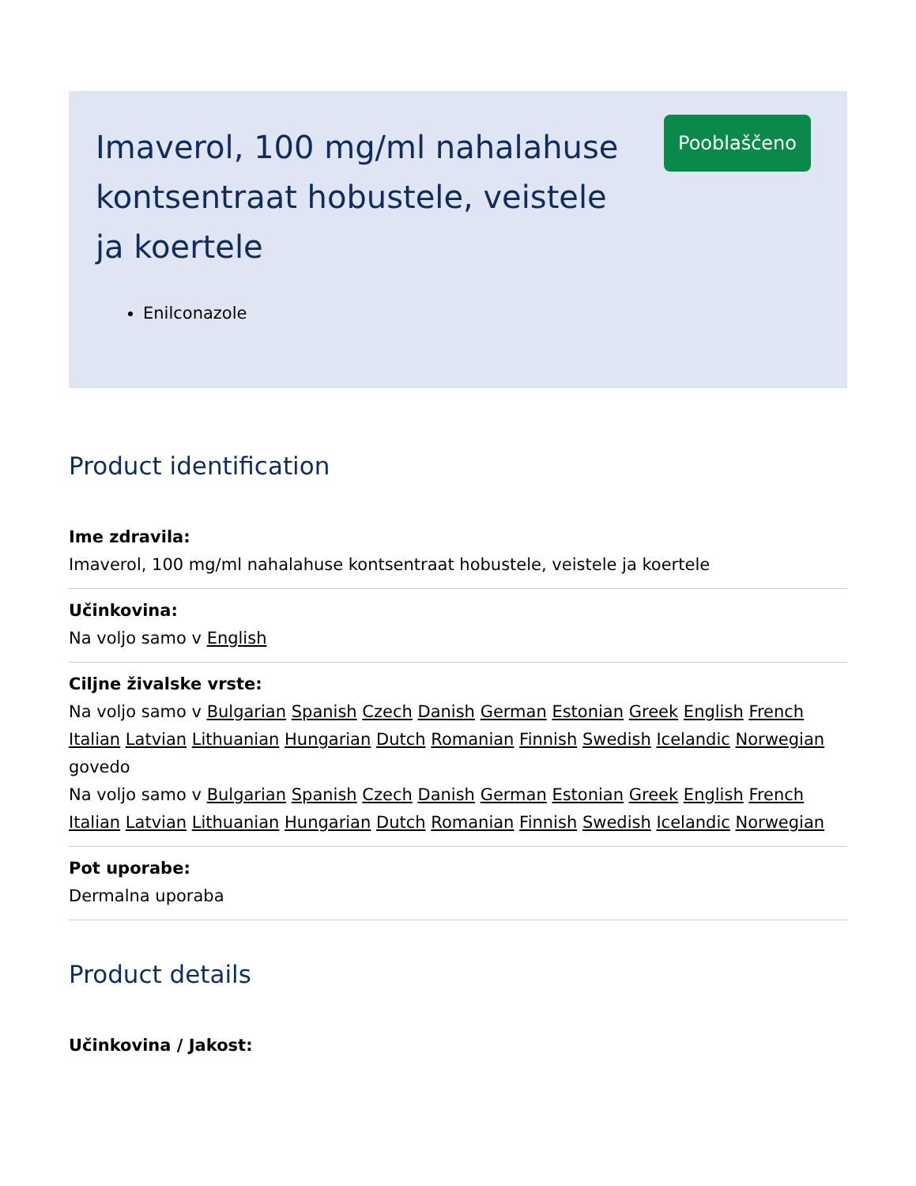Imaverol, 100 mg/ml nahalahuse kontsentraat hobustele, veistele ja koertele
Enilconazole
Pooblaščeno
Product identification
Ime zdravila:
Imaverol, 100 mg/ml nahalahuse kontsentraat hobustele, veistele ja koertele
Učinkovina:
Na voljo samo v English
Ciljne živalske vrste:
Na voljo samo v Bulgarian Spanish Czech Danish German Estonian Greek English French Italian Latvian Lithuanian Hungarian Dutch Romanian Finnish Swedish Icelandic Norwegian
govedo
Na voljo samo v Bulgarian Spanish Czech Danish German Estonian Greek English French Italian Latvian Lithuanian Hungarian Dutch Romanian Finnish Swedish Icelandic Norwegian
Pot uporabe:
Dermalna uporaba
Product details
Učinkovina / Jakost: